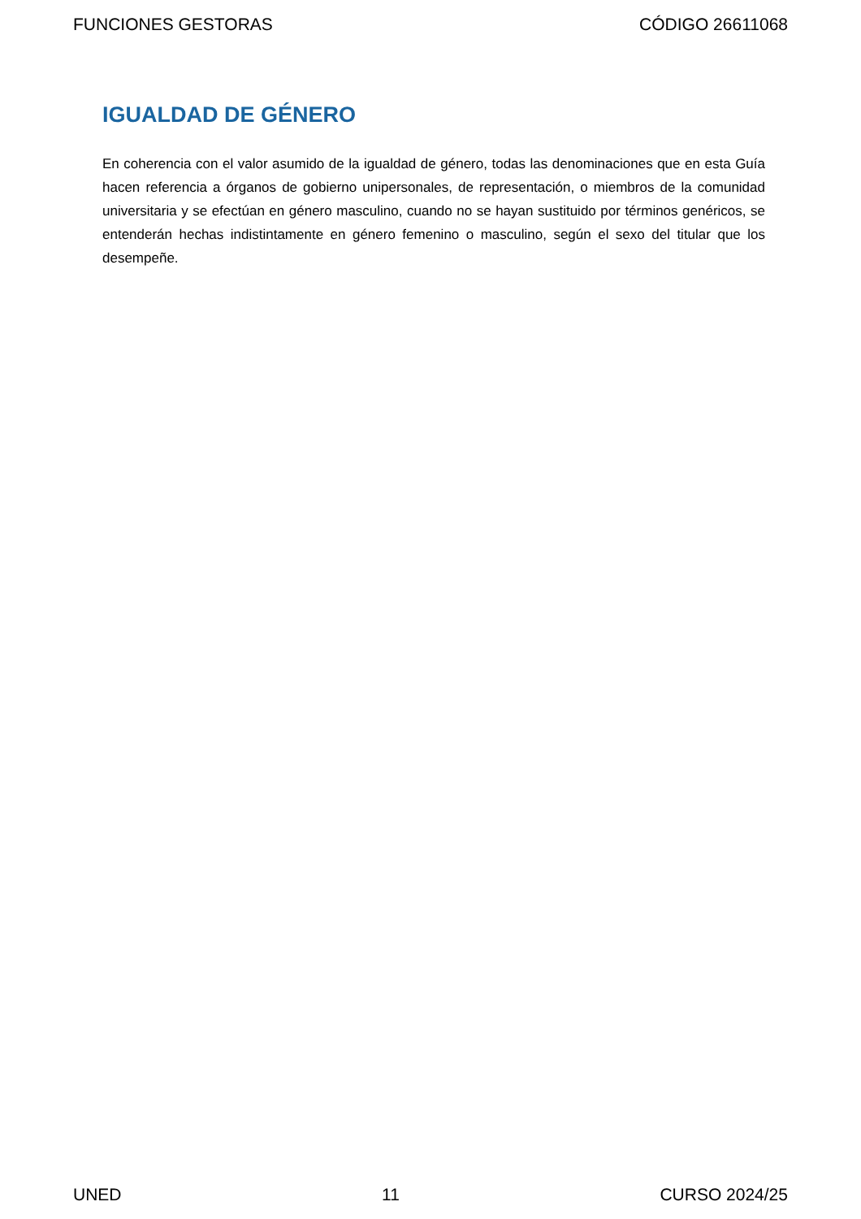FUNCIONES GESTORAS CÓDIGO 26611068
IGUALDAD DE GÉNERO
En coherencia con el valor asumido de la igualdad de género, todas las denominaciones que en esta Guía hacen referencia a órganos de gobierno unipersonales, de representación, o miembros de la comunidad universitaria y se efectúan en género masculino, cuando no se hayan sustituido por términos genéricos, se entenderán hechas indistintamente en género femenino o masculino, según el sexo del titular que los desempeñe.
UNED 11 CURSO 2024/25